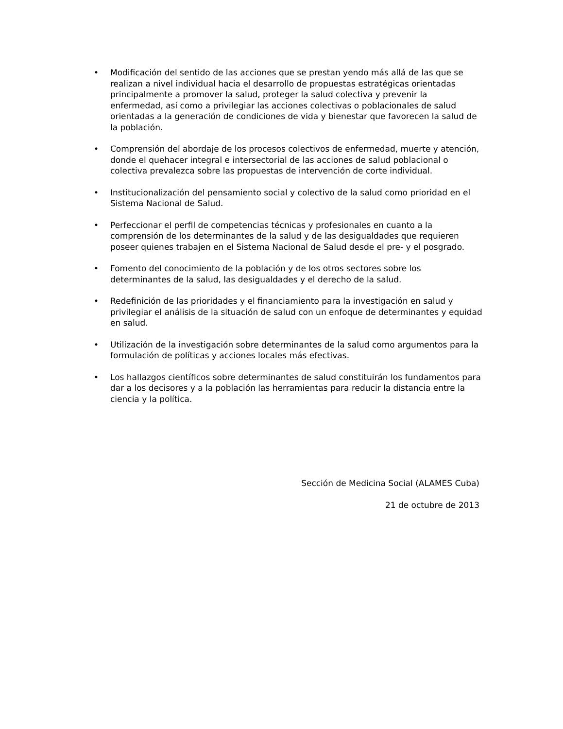• Modificación del sentido de las acciones que se prestan yendo más allá de las que se realizan a nivel individual hacia el desarrollo de propuestas estratégicas orientadas principalmente a promover la salud, proteger la salud colectiva y prevenir la enfermedad, así como a privilegiar las acciones colectivas o poblacionales de salud orientadas a la generación de condiciones de vida y bienestar que favorecen la salud de la población.
• Comprensión del abordaje de los procesos colectivos de enfermedad, muerte y atención, donde el quehacer integral e intersectorial de las acciones de salud poblacional o colectiva prevalezca sobre las propuestas de intervención de corte individual.
• Institucionalización del pensamiento social y colectivo de la salud como prioridad en el Sistema Nacional de Salud.
• Perfeccionar el perfil de competencias técnicas y profesionales en cuanto a la comprensión de los determinantes de la salud y de las desigualdades que requieren poseer quienes trabajen en el Sistema Nacional de Salud desde el pre- y el posgrado.
• Fomento del conocimiento de la población y de los otros sectores sobre los determinantes de la salud, las desigualdades y el derecho de la salud.
• Redefinición de las prioridades y el financiamiento para la investigación en salud y privilegiar el análisis de la situación de salud con un enfoque de determinantes y equidad en salud.
• Utilización de la investigación sobre determinantes de la salud como argumentos para la formulación de políticas y acciones locales más efectivas.
• Los hallazgos científicos sobre determinantes de salud constituirán los fundamentos para dar a los decisores y a la población las herramientas para reducir la distancia entre la ciencia y la política.
Sección de Medicina Social (ALAMES Cuba)
21 de octubre de 2013